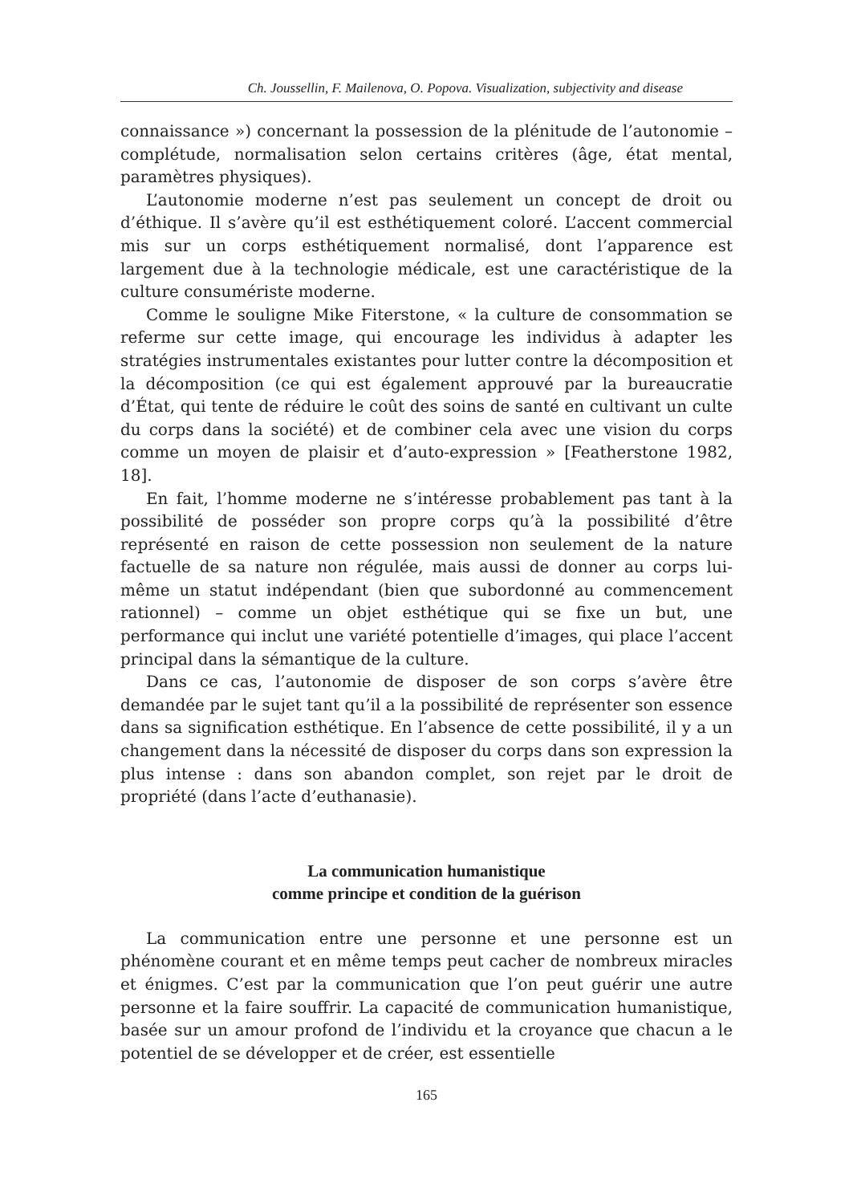Ch. Joussellin, F. Mailenova, O. Popova. Visualization, subjectivity and disease
connaissance ») concernant la possession de la plénitude de l’autonomie – complétude, normalisation selon certains critères (âge, état mental, paramètres physiques).
L’autonomie moderne n’est pas seulement un concept de droit ou d’éthique. Il s’avère qu’il est esthétiquement coloré. L’accent commercial mis sur un corps esthétiquement normalisé, dont l’apparence est largement due à la technologie médicale, est une caractéristique de la culture consumériste moderne.
Comme le souligne Mike Fiterstone, « la culture de consommation se referme sur cette image, qui encourage les individus à adapter les stratégies instrumentales existantes pour lutter contre la décomposition et la décomposition (ce qui est également approuvé par la bureaucratie d’État, qui tente de réduire le coût des soins de santé en cultivant un culte du corps dans la société) et de combiner cela avec une vision du corps comme un moyen de plaisir et d’auto-expression » [Featherstone 1982, 18].
En fait, l’homme moderne ne s’intéresse probablement pas tant à la possibilité de posséder son propre corps qu’à la possibilité d’être représenté en raison de cette possession non seulement de la nature factuelle de sa nature non régulée, mais aussi de donner au corps lui-même un statut indépendant (bien que subordonné au commencement rationnel) – comme un objet esthétique qui se fixe un but, une performance qui inclut une variété potentielle d’images, qui place l’accent principal dans la sémantique de la culture.
Dans ce cas, l’autonomie de disposer de son corps s’avère être demandée par le sujet tant qu’il a la possibilité de représenter son essence dans sa signification esthétique. En l’absence de cette possibilité, il y a un changement dans la nécessité de disposer du corps dans son expression la plus intense : dans son abandon complet, son rejet par le droit de propriété (dans l’acte d’euthanasie).
La communication humanistique
comme principe et condition de la guérison
La communication entre une personne et une personne est un phénomène courant et en même temps peut cacher de nombreux miracles et énigmes. C’est par la communication que l’on peut guérir une autre personne et la faire souffrir. La capacité de communication humanistique, basée sur un amour profond de l’individu et la croyance que chacun a le potentiel de se développer et de créer, est essentielle
165